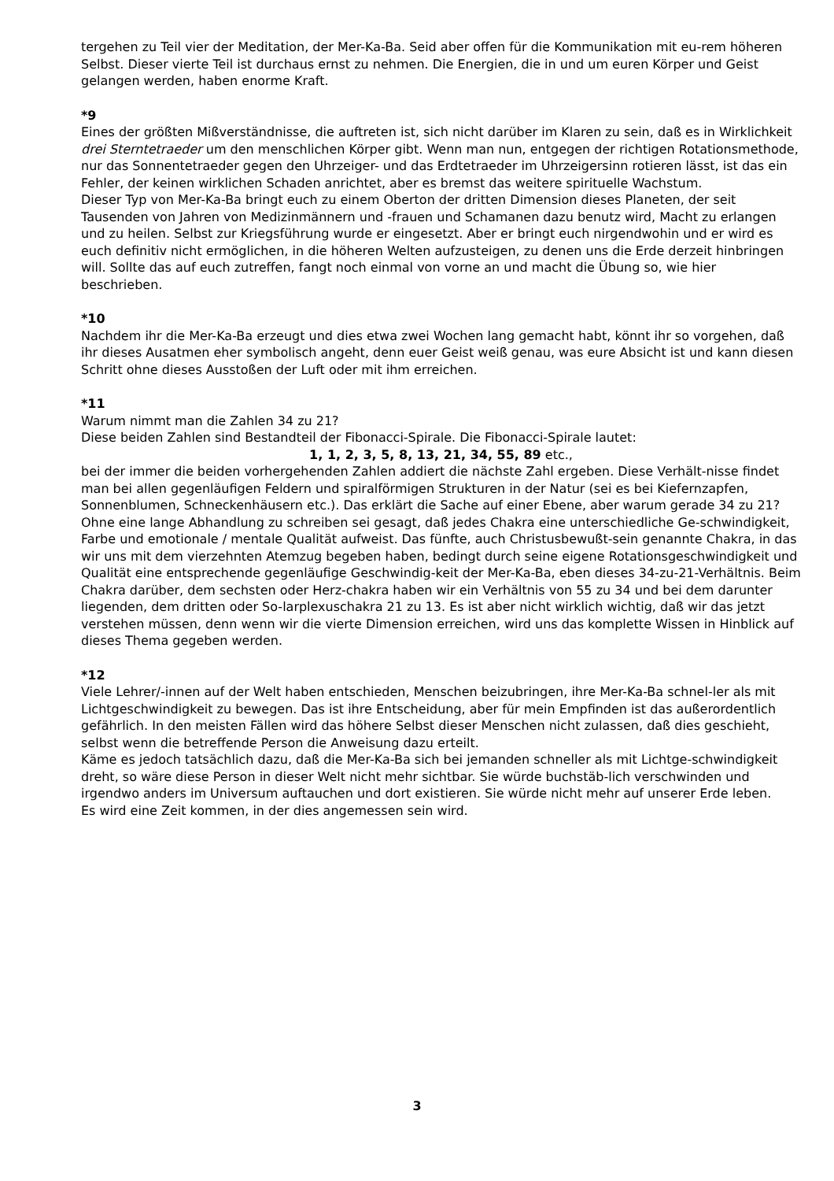tergehen zu Teil vier der Meditation, der Mer-Ka-Ba. Seid aber offen für die Kommunikation mit eu-rem höheren Selbst. Dieser vierte Teil ist durchaus ernst zu nehmen. Die Energien, die in und um euren Körper und Geist gelangen werden, haben enorme Kraft.
*9
Eines der größten Mißverständnisse, die auftreten ist, sich nicht darüber im Klaren zu sein, daß es in Wirklichkeit drei Sterntetraeder um den menschlichen Körper gibt. Wenn man nun, entgegen der richtigen Rotationsmethode, nur das Sonnentetraeder gegen den Uhrzeiger- und das Erdtetraeder im Uhrzeigersinn rotieren lässt, ist das ein Fehler, der keinen wirklichen Schaden anrichtet, aber es bremst das weitere spirituelle Wachstum.
Dieser Typ von Mer-Ka-Ba bringt euch zu einem Oberton der dritten Dimension dieses Planeten, der seit Tausenden von Jahren von Medizinmännern und -frauen und Schamanen dazu benutz wird, Macht zu erlangen und zu heilen. Selbst zur Kriegsführung wurde er eingesetzt. Aber er bringt euch nirgendwohin und er wird es euch definitiv nicht ermöglichen, in die höheren Welten aufzusteigen, zu denen uns die Erde derzeit hinbringen will. Sollte das auf euch zutreffen, fangt noch einmal von vorne an und macht die Übung so, wie hier beschrieben.
*10
Nachdem ihr die Mer-Ka-Ba erzeugt und dies etwa zwei Wochen lang gemacht habt, könnt ihr so vorgehen, daß ihr dieses Ausatmen eher symbolisch angeht, denn euer Geist weiß genau, was eure Absicht ist und kann diesen Schritt ohne dieses Ausstoßen der Luft oder mit ihm erreichen.
*11
Warum nimmt man die Zahlen 34 zu 21?
Diese beiden Zahlen sind Bestandteil der Fibonacci-Spirale. Die Fibonacci-Spirale lautet:
1, 1, 2, 3, 5, 8, 13, 21, 34, 55, 89 etc.,
bei der immer die beiden vorhergehenden Zahlen addiert die nächste Zahl ergeben. Diese Verhält-nisse findet man bei allen gegenläufigen Feldern und spiralförmigen Strukturen in der Natur (sei es bei Kiefernzapfen, Sonnenblumen, Schneckenhäusern etc.). Das erklärt die Sache auf einer Ebene, aber warum gerade 34 zu 21?
Ohne eine lange Abhandlung zu schreiben sei gesagt, daß jedes Chakra eine unterschiedliche Ge-schwindigkeit, Farbe und emotionale / mentale Qualität aufweist. Das fünfte, auch Christusbewußt-sein genannte Chakra, in das wir uns mit dem vierzehnten Atemzug begeben haben, bedingt durch seine eigene Rotationsgeschwindigkeit und Qualität eine entsprechende gegenläufige Geschwindig-keit der Mer-Ka-Ba, eben dieses 34-zu-21-Verhältnis. Beim Chakra darüber, dem sechsten oder Herz-chakra haben wir ein Verhältnis von 55 zu 34 und bei dem darunter liegenden, dem dritten oder So-larplexuschakra 21 zu 13. Es ist aber nicht wirklich wichtig, daß wir das jetzt verstehen müssen, denn wenn wir die vierte Dimension erreichen, wird uns das komplette Wissen in Hinblick auf dieses Thema gegeben werden.
*12
Viele Lehrer/-innen auf der Welt haben entschieden, Menschen beizubringen, ihre Mer-Ka-Ba schnel-ler als mit Lichtgeschwindigkeit zu bewegen. Das ist ihre Entscheidung, aber für mein Empfinden ist das außerordentlich gefährlich. In den meisten Fällen wird das höhere Selbst dieser Menschen nicht zulassen, daß dies geschieht, selbst wenn die betreffende Person die Anweisung dazu erteilt.
Käme es jedoch tatsächlich dazu, daß die Mer-Ka-Ba sich bei jemanden schneller als mit Lichtge-schwindigkeit dreht, so wäre diese Person in dieser Welt nicht mehr sichtbar. Sie würde buchstäb-lich verschwinden und irgendwo anders im Universum auftauchen und dort existieren. Sie würde nicht mehr auf unserer Erde leben.
Es wird eine Zeit kommen, in der dies angemessen sein wird.
3